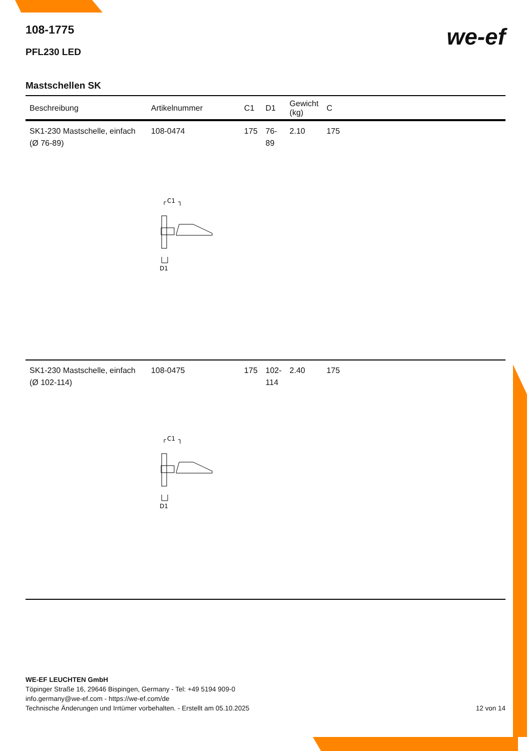we-ef
108-1775
PFL230 LED
Mastschellen SK
| Beschreibung | Artikelnummer | C1 | D1 | Gewicht (kg) | C |
| --- | --- | --- | --- | --- | --- |
| SK1-230 Mastschelle, einfach (Ø 76-89) | 108-0474 | 175 | 76-89 | 2.10 | 175 |
| SK1-230 Mastschelle, einfach (Ø 102-114) | 108-0475 | 175 | 102-114 | 2.40 | 175 |
C1
D1
C1
D1
WE-EF LEUCHTEN GmbH
Töpinger Straße 16, 29646 Bispingen, Germany - Tel: +49 5194 909-0
info.germany@we-ef.com - https://we-ef.com/de
Technische Änderungen und Irrtümer vorbehalten. - Erstellt am 05.10.2025 12 von 14